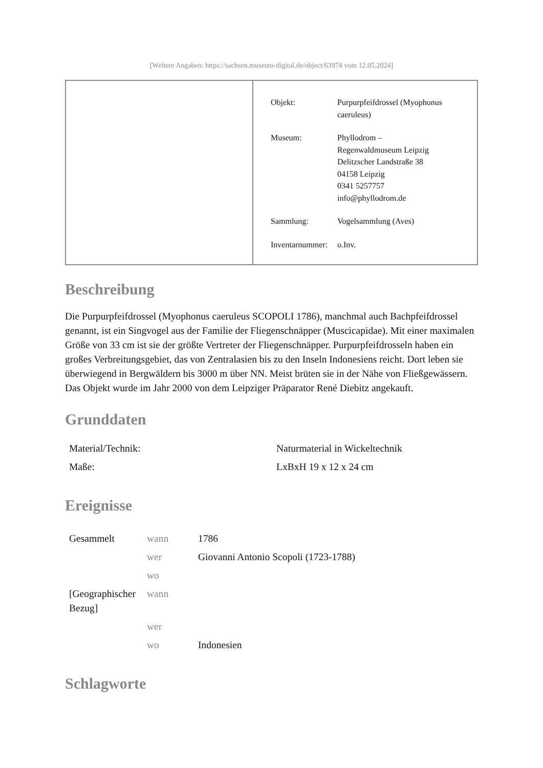[Weitere Angaben: https://sachsen.museum-digital.de/object/63974 vom 12.05.2024]
| Objekt: | Purpurpfeifdrossel (Myophonus caeruleus) |
| Museum: | Phyllodrom – Regenwaldmuseum Leipzig Delitzscher Landstraße 38 04158 Leipzig 0341 5257757 info@phyllodrom.de |
| Sammlung: | Vogelsammlung (Aves) |
| Inventarnummer: | o.Inv. |
Beschreibung
Die Purpurpfeifdrossel (Myophonus caeruleus SCOPOLI 1786), manchmal auch Bachpfeifdrossel genannt, ist ein Singvogel aus der Familie der Fliegenschnäpper (Muscicapidae). Mit einer maximalen Größe von 33 cm ist sie der größte Vertreter der Fliegenschnäpper. Purpurpfeifdrosseln haben ein großes Verbreitungsgebiet, das von Zentralasien bis zu den Inseln Indonesiens reicht. Dort leben sie überwiegend in Bergwäldern bis 3000 m über NN. Meist brüten sie in der Nähe von Fließgewässern. Das Objekt wurde im Jahr 2000 von dem Leipziger Präparator René Diebitz angekauft.
Grunddaten
| Material/Technik: | Naturmaterial in Wickeltechnik |
| Maße: | LxBxH 19 x 12 x 24 cm |
Ereignisse
| Gesammelt | wann | 1786 |
| | wer | Giovanni Antonio Scopoli (1723-1788) |
| | wo | |
| [Geographischer Bezug] | wann | |
| | wer | |
| | wo | Indonesien |
Schlagworte